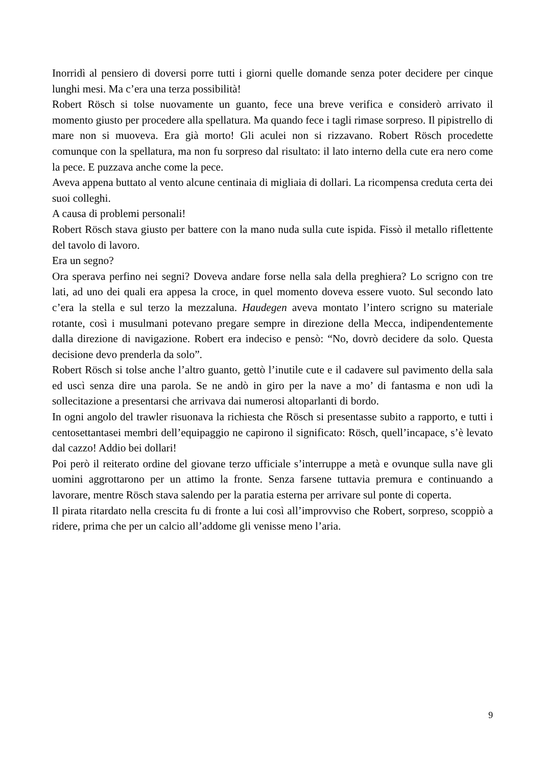Inorridì al pensiero di doversi porre tutti i giorni quelle domande senza poter decidere per cinque lunghi mesi. Ma c’era una terza possibilità!
Robert Rösch si tolse nuovamente un guanto, fece una breve verifica e considerò arrivato il momento giusto per procedere alla spellatura. Ma quando fece i tagli rimase sorpreso. Il pipistrello di mare non si muoveva. Era già morto! Gli aculei non si rizzavano. Robert Rösch procedette comunque con la spellatura, ma non fu sorpreso dal risultato: il lato interno della cute era nero come la pece. E puzzava anche come la pece.
Aveva appena buttato al vento alcune centinaia di migliaia di dollari. La ricompensa creduta certa dei suoi colleghi.
A causa di problemi personali!
Robert Rösch stava giusto per battere con la mano nuda sulla cute ispida. Fissò il metallo riflettente del tavolo di lavoro.
Era un segno?
Ora sperava perfino nei segni? Doveva andare forse nella sala della preghiera? Lo scrigno con tre lati, ad uno dei quali era appesa la croce, in quel momento doveva essere vuoto. Sul secondo lato c’era la stella e sul terzo la mezzaluna. Haudegen aveva montato l’intero scrigno su materiale rotante, così i musulmani potevano pregare sempre in direzione della Mecca, indipendentemente dalla direzione di navigazione. Robert era indeciso e pensò: “No, dovrò decidere da solo. Questa decisione devo prenderla da solo”.
Robert Rösch si tolse anche l’altro guanto, gettò l’inutile cute e il cadavere sul pavimento della sala ed uscì senza dire una parola. Se ne andò in giro per la nave a mo’ di fantasma e non udì la sollecitazione a presentarsi che arrivava dai numerosi altoparlanti di bordo.
In ogni angolo del trawler risuonava la richiesta che Rösch si presentasse subito a rapporto, e tutti i centosettantasei membri dell’equipaggio ne capirono il significato: Rösch, quell’incapace, s’è levato dal cazzo! Addio bei dollari!
Poi però il reiterato ordine del giovane terzo ufficiale s’interruppe a metà e ovunque sulla nave gli uomini aggrottarono per un attimo la fronte. Senza farsene tuttavia premura e continuando a lavorare, mentre Rösch stava salendo per la paratia esterna per arrivare sul ponte di coperta.
Il pirata ritardato nella crescita fu di fronte a lui così all’improvviso che Robert, sorpreso, scoppiò a ridere, prima che per un calcio all’addome gli venisse meno l’aria.
9